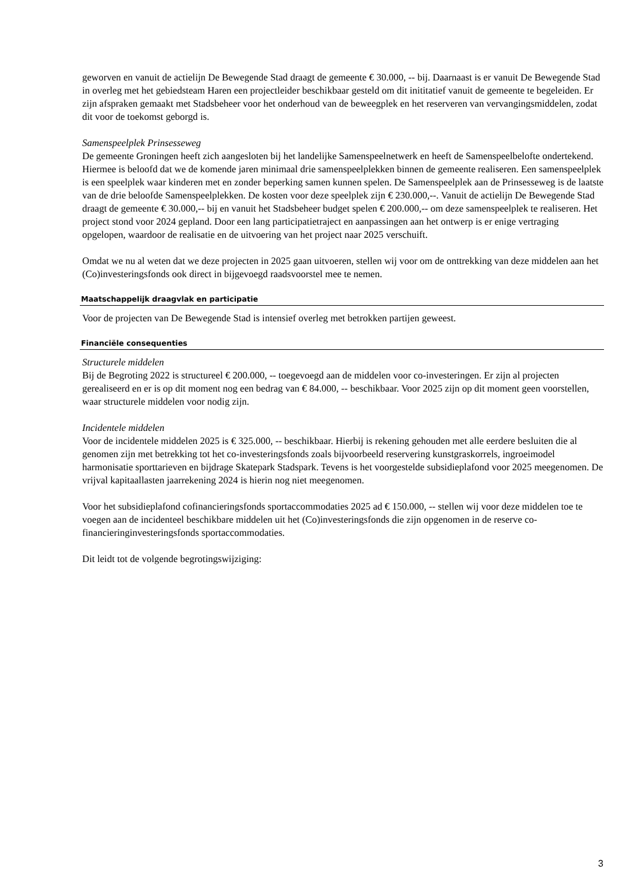geworven en vanuit de actielijn De Bewegende Stad draagt de gemeente € 30.000, -- bij. Daarnaast is er vanuit De Bewegende Stad in overleg met het gebiedsteam Haren een projectleider beschikbaar gesteld om dit inititatief vanuit de gemeente te begeleiden. Er zijn afspraken gemaakt met Stadsbeheer voor het onderhoud van de beweegplek en het reserveren van vervangingsmiddelen, zodat dit voor de toekomst geborgd is.
Samenspeelplek Prinsesseweg
De gemeente Groningen heeft zich aangesloten bij het landelijke Samenspeelnetwerk en heeft de Samenspeelbelofte ondertekend. Hiermee is beloofd dat we de komende jaren minimaal drie samenspeelplekken binnen de gemeente realiseren. Een samenspeelplek is een speelplek waar kinderen met en zonder beperking samen kunnen spelen. De Samenspeelplek aan de Prinsesseweg is de laatste van de drie beloofde Samenspeelplekken. De kosten voor deze speelplek zijn € 230.000,--. Vanuit de actielijn De Bewegende Stad draagt de gemeente € 30.000,-- bij en vanuit het Stadsbeheer budget spelen € 200.000,-- om deze samenspeelplek te realiseren. Het project stond voor 2024 gepland. Door een lang participatietraject en aanpassingen aan het ontwerp is er enige vertraging opgelopen, waardoor de realisatie en de uitvoering van het project naar 2025 verschuift.
Omdat we nu al weten dat we deze projecten in 2025 gaan uitvoeren, stellen wij voor om de onttrekking van deze middelen aan het (Co)investeringsfonds ook direct in bijgevoegd raadsvoorstel mee te nemen.
Maatschappelijk draagvlak en participatie
Voor de projecten van De Bewegende Stad is intensief overleg met betrokken partijen geweest.
Financiële consequenties
Structurele middelen
Bij de Begroting 2022 is structureel € 200.000, -- toegevoegd aan de middelen voor co-investeringen. Er zijn al projecten gerealiseerd en er is op dit moment nog een bedrag van € 84.000, -- beschikbaar. Voor 2025 zijn op dit moment geen voorstellen, waar structurele middelen voor nodig zijn.
Incidentele middelen
Voor de incidentele middelen 2025 is € 325.000, -- beschikbaar. Hierbij is rekening gehouden met alle eerdere besluiten die al genomen zijn met betrekking tot het co-investeringsfonds zoals bijvoorbeeld reservering kunstgraskorrels, ingroeimodel harmonisatie sporttarieven en bijdrage Skatepark Stadspark. Tevens is het voorgestelde subsidieplafond voor 2025 meegenomen. De vrijval kapitaallasten jaarrekening 2024 is hierin nog niet meegenomen.
Voor het subsidieplafond cofinancieringsfonds sportaccommodaties 2025 ad € 150.000, -- stellen wij voor deze middelen toe te voegen aan de incidenteel beschikbare middelen uit het (Co)investeringsfonds die zijn opgenomen in de reserve co-financieringinvesteringsfonds sportaccommodaties.
Dit leidt tot de volgende begrotingswijziging:
3